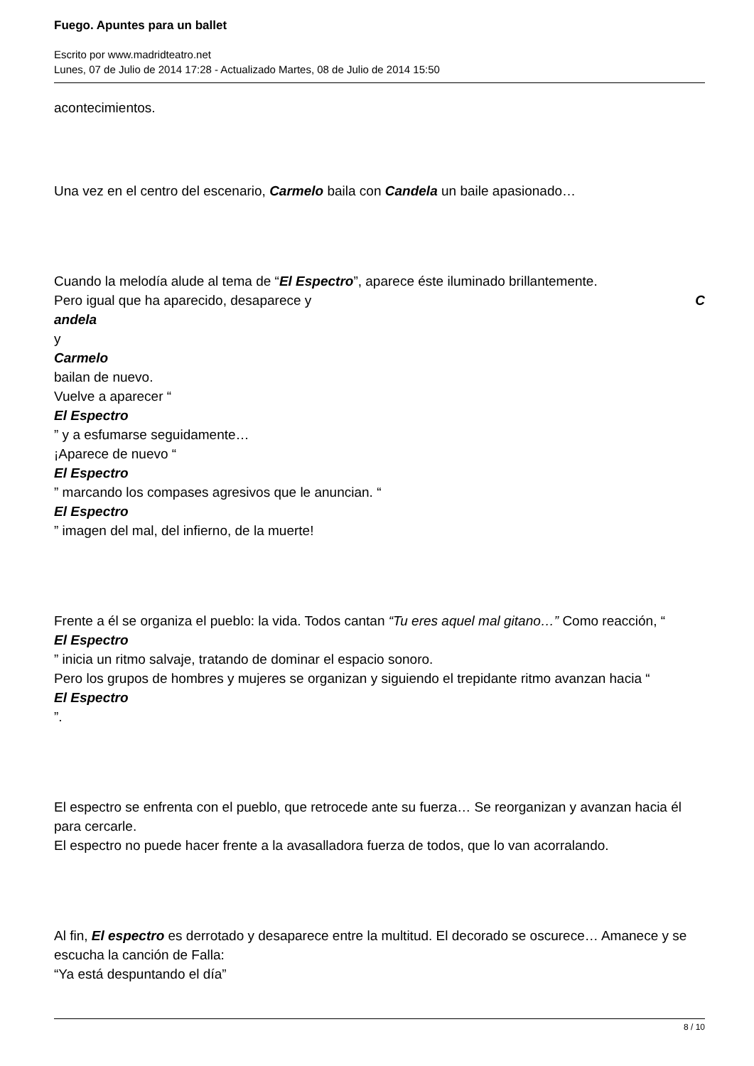Fuego. Apuntes para un ballet
Escrito por www.madridteatro.net
Lunes, 07 de Julio de 2014 17:28 - Actualizado Martes, 08 de Julio de 2014 15:50
acontecimientos.
Una vez en el centro del escenario, Carmelo baila con Candela un baile apasionado…
Cuando la melodía alude al tema de “El Espectro”, aparece éste iluminado brillantemente.
Pero igual que ha aparecido, desaparece y C
andela
y
Carmelo
bailan de nuevo.
Vuelve a aparecer “
El Espectro
” y a esfumarse seguidamente…
¡Aparece de nuevo “
El Espectro
” marcando los compases agresivos que le anuncian. “
El Espectro
” imagen del mal, del infierno, de la muerte!
Frente a él se organiza el pueblo: la vida. Todos cantan “Tu eres aquel mal gitano…” Como reacción, “
El Espectro
” inicia un ritmo salvaje, tratando de dominar el espacio sonoro.
Pero los grupos de hombres y mujeres se organizan y siguiendo el trepidante ritmo avanzan hacia “
El Espectro
”.
El espectro se enfrenta con el pueblo, que retrocede ante su fuerza… Se reorganizan y avanzan hacia él para cercarle.
El espectro no puede hacer frente a la avasalladora fuerza de todos, que lo van acorralando.
Al fin, El espectro es derrotado y desaparece entre la multitud. El decorado se oscurece… Amanece y se escucha la canción de Falla:
“Ya está despuntando el día”
8 / 10